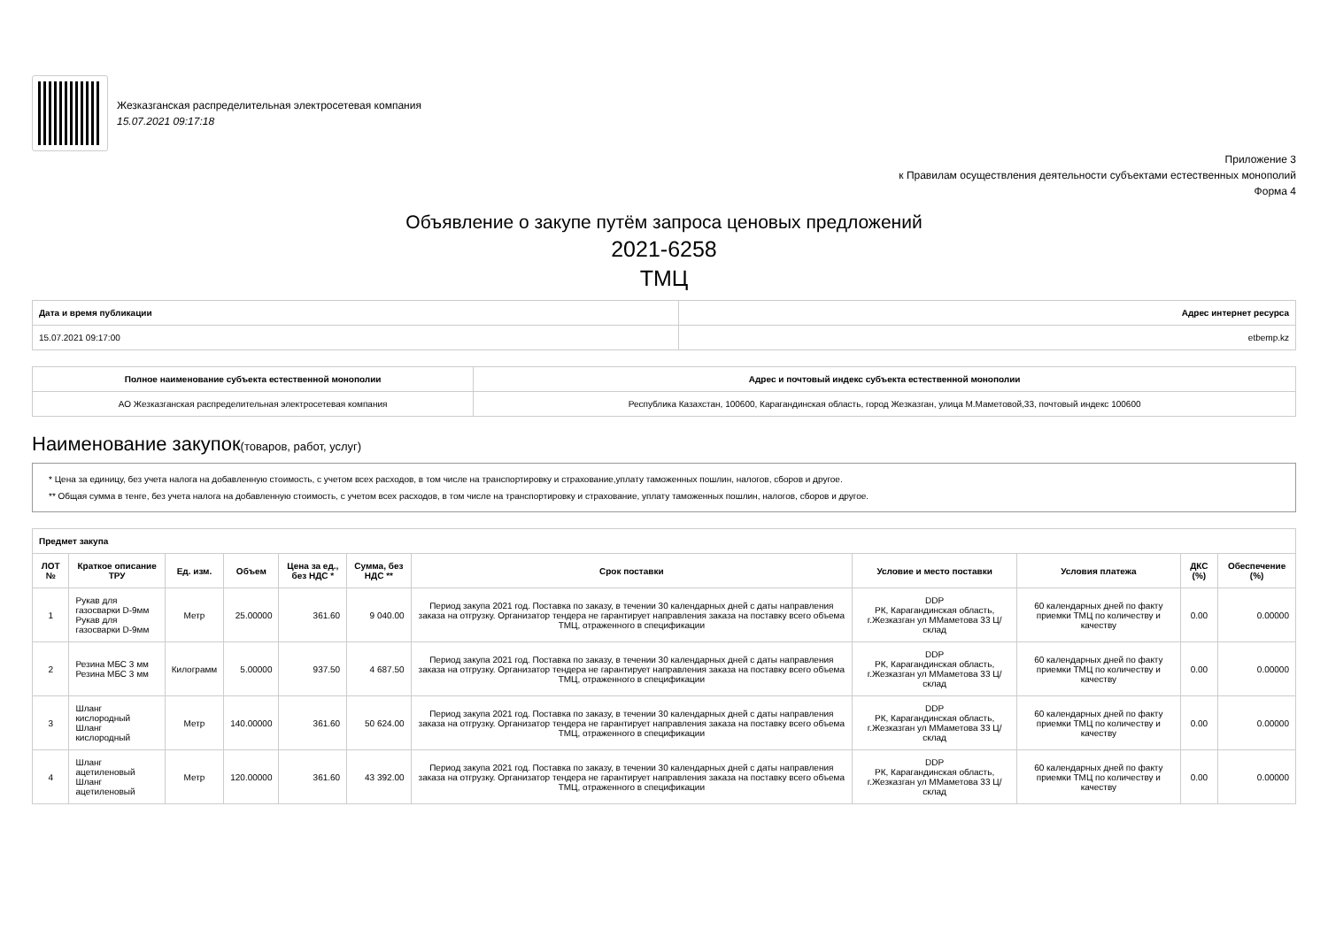Жезказганская распределительная электросетевая компания
15.07.2021 09:17:18
Приложение 3
к Правилам осуществления деятельности субъектами естественных монополий
Форма 4
Объявление о закупе путём запроса ценовых предложений
2021-6258
ТМЦ
| Дата и время публикации | Адрес интернет ресурса |
| --- | --- |
| 15.07.2021 09:17:00 | etbemp.kz |
| Полное наименование субъекта естественной монополии | Адрес и почтовый индекс субъекта естественной монополии |
| --- | --- |
| АО Жезказганская распределительная электросетевая компания | Республика Казахстан, 100600, Карагандинская область, город Жезказган, улица М.Маметовой,33, почтовый индекс 100600 |
Наименование закупок(товаров, работ, услуг)
* Цена за единицу, без учета налога на добавленную стоимость, с учетом всех расходов, в том числе на транспортировку и страхование,уплату таможенных пошлин, налогов, сборов и другое.
** Общая сумма в тенге, без учета налога на добавленную стоимость, с учетом всех расходов, в том числе на транспортировку и страхование, уплату таможенных пошлин, налогов, сборов и другое.
| Предмет закупа | | | | | | | | | | |
| --- | --- | --- | --- | --- | --- | --- | --- | --- | --- | --- |
| ЛОТ № | Краткое описание ТРУ | Ед. изм. | Объем | Цена за ед., без НДС * | Сумма, без НДС ** | Срок поставки | Условие и место поставки | Условия платежа | ДКС (%) | Обеспечение (%) |
| 1 | Рукав для газосварки D-9мм Рукав для газосварки D-9мм | Метр | 25.00000 | 361.60 | 9 040.00 | Период закупа 2021 год. Поставка по заказу, в течении 30 календарных дней с даты направления заказа на отгрузку. Организатор тендера не гарантирует направления заказа на поставку всего объема ТМЦ, отраженного в спецификации | DDP РК, Карагандинская область, г.Жезказган ул ММаметова 33 Ц/склад | 60 календарных дней по факту приемки ТМЦ по количеству и качеству | 0.00 | 0.00000 |
| 2 | Резина МБС 3 мм Резина МБС 3 мм | Килограмм | 5.00000 | 937.50 | 4 687.50 | Период закупа 2021 год. Поставка по заказу, в течении 30 календарных дней с даты направления заказа на отгрузку. Организатор тендера не гарантирует направления заказа на поставку всего объема ТМЦ, отраженного в спецификации | DDP РК, Карагандинская область, г.Жезказган ул ММаметова 33 Ц/склад | 60 календарных дней по факту приемки ТМЦ по количеству и качеству | 0.00 | 0.00000 |
| 3 | Шланг кислородный Шланг кислородный | Метр | 140.00000 | 361.60 | 50 624.00 | Период закупа 2021 год. Поставка по заказу, в течении 30 календарных дней с даты направления заказа на отгрузку. Организатор тендера не гарантирует направления заказа на поставку всего объема ТМЦ, отраженного в спецификации | DDP РК, Карагандинская область, г.Жезказган ул ММаметова 33 Ц/склад | 60 календарных дней по факту приемки ТМЦ по количеству и качеству | 0.00 | 0.00000 |
| 4 | Шланг ацетиленовый Шланг ацетиленовый | Метр | 120.00000 | 361.60 | 43 392.00 | Период закупа 2021 год. Поставка по заказу, в течении 30 календарных дней с даты направления заказа на отгрузку. Организатор тендера не гарантирует направления заказа на поставку всего объема ТМЦ, отраженного в спецификации | DDP РК, Карагандинская область, г.Жезказган ул ММаметова 33 Ц/склад | 60 календарных дней по факту приемки ТМЦ по количеству и качеству | 0.00 | 0.00000 |